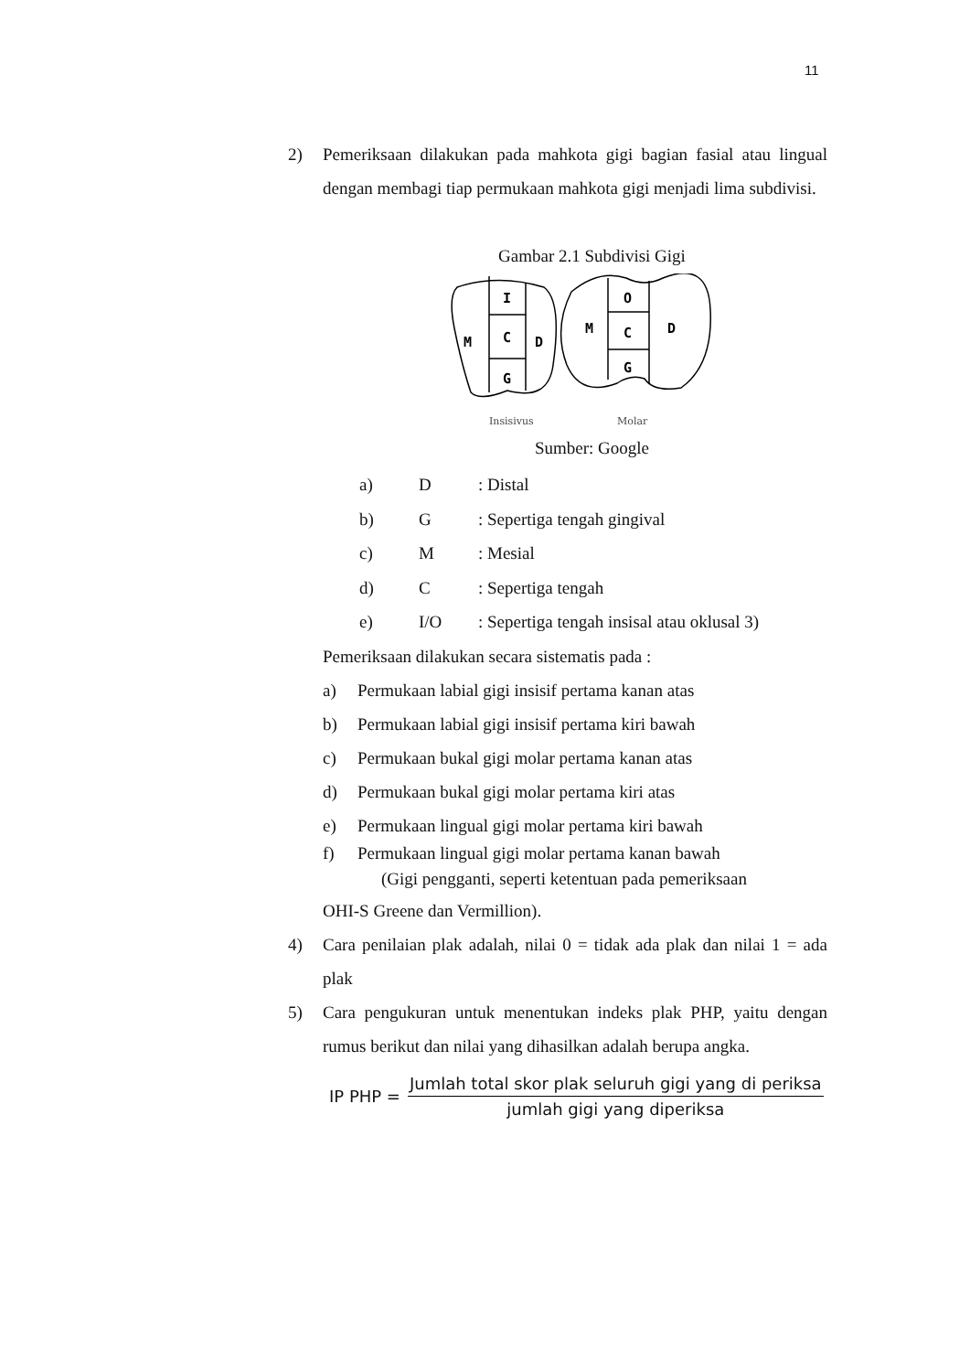11
2) Pemeriksaan dilakukan pada mahkota gigi bagian fasial atau lingual dengan membagi tiap permukaan mahkota gigi menjadi lima subdivisi.
Gambar 2.1 Subdivisi Gigi
I
C
G
M
D
O
C
G
M
D
Insisivus
Molar
Sumber: Google
a) D: Distal
b) G: Sepertiga tengah gingival
c) M: Mesial
d) C: Sepertiga tengah
e) I/O: Sepertiga tengah insisal atau oklusal 3)
Pemeriksaan dilakukan secara sistematis pada :
a) Permukaan labial gigi insisif pertama kanan atas
b) Permukaan labial gigi insisif pertama kiri bawah
c) Permukaan bukal gigi molar pertama kanan atas
d) Permukaan bukal gigi molar pertama kiri atas
e) Permukaan lingual gigi molar pertama kiri bawah
f) Permukaan lingual gigi molar pertama kanan bawah
(Gigi pengganti, seperti ketentuan pada pemeriksaan
OHI-S Greene dan Vermillion).
4) Cara penilaian plak adalah, nilai 0 = tidak ada plak dan nilai 1 = ada plak
5) Cara pengukuran untuk menentukan indeks plak PHP, yaitu dengan rumus berikut dan nilai yang dihasilkan adalah berupa angka.
IP PHP =
Jumlah total skor plak seluruh gigi yang di periksa
jumlah gigi yang diperiksa